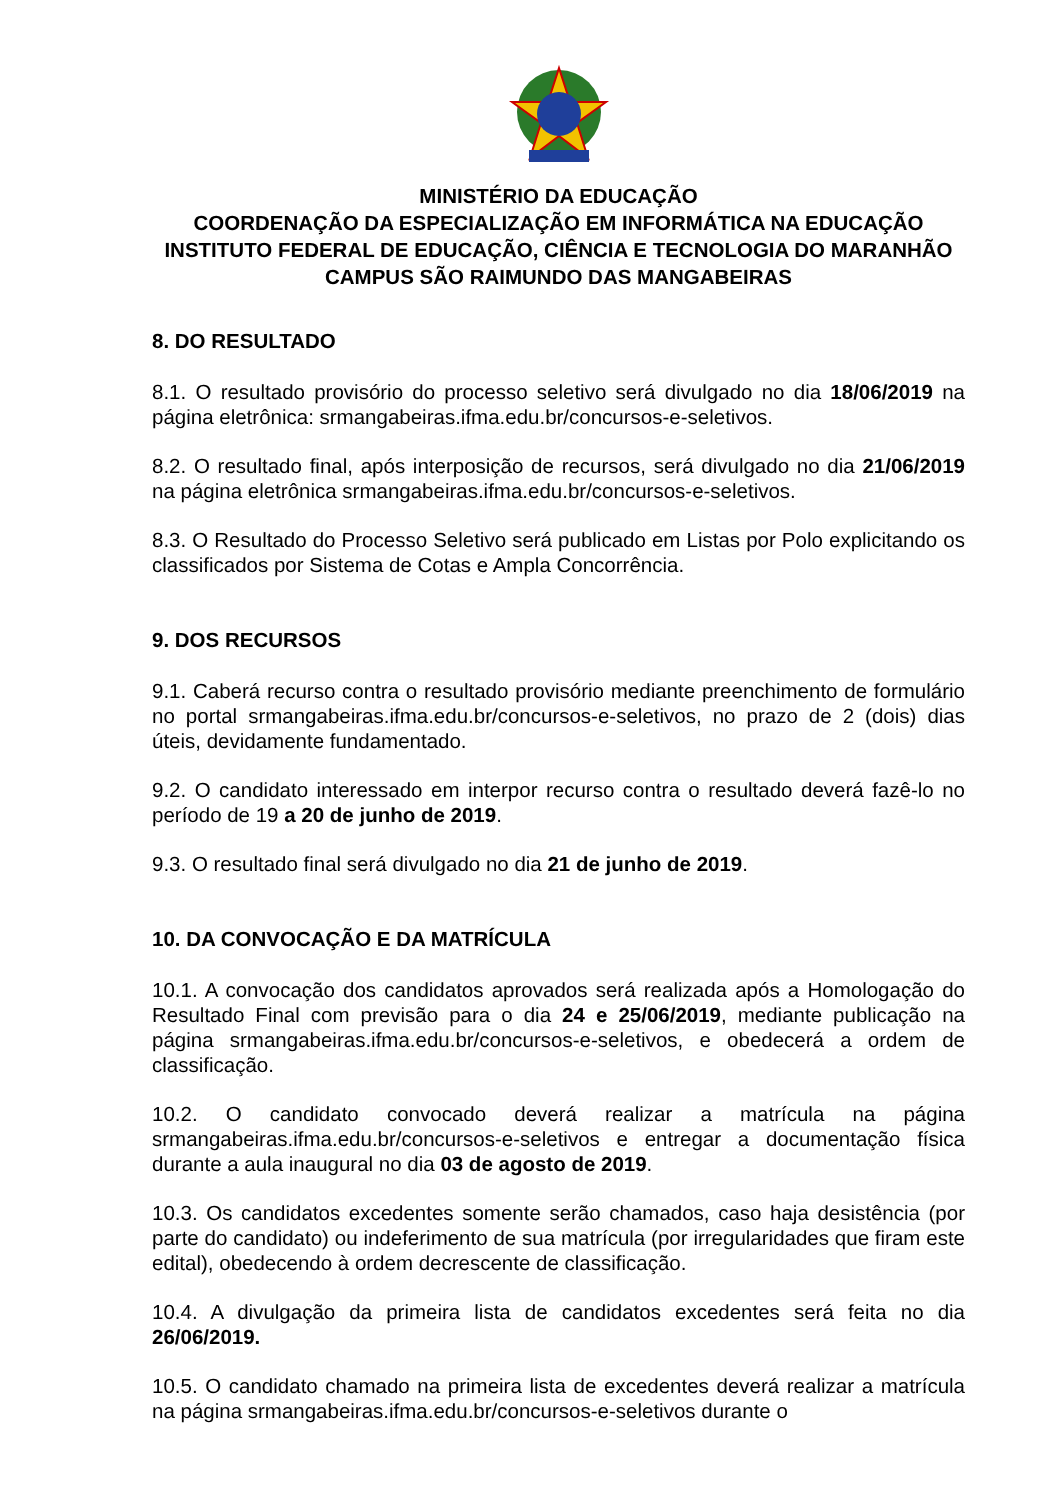MINISTÉRIO DA EDUCAÇÃO
COORDENAÇÃO DA ESPECIALIZAÇÃO EM INFORMÁTICA NA EDUCAÇÃO
INSTITUTO FEDERAL DE EDUCAÇÃO, CIÊNCIA E TECNOLOGIA DO MARANHÃO
CAMPUS SÃO RAIMUNDO DAS MANGABEIRAS
8. DO RESULTADO
8.1. O resultado provisório do processo seletivo será divulgado no dia 18/06/2019 na página eletrônica: srmangabeiras.ifma.edu.br/concursos-e-seletivos.
8.2. O resultado final, após interposição de recursos, será divulgado no dia 21/06/2019 na página eletrônica srmangabeiras.ifma.edu.br/concursos-e-seletivos.
8.3. O Resultado do Processo Seletivo será publicado em Listas por Polo explicitando os classificados por Sistema de Cotas e Ampla Concorrência.
9. DOS RECURSOS
9.1. Caberá recurso contra o resultado provisório mediante preenchimento de formulário no portal srmangabeiras.ifma.edu.br/concursos-e-seletivos, no prazo de 2 (dois) dias úteis, devidamente fundamentado.
9.2. O candidato interessado em interpor recurso contra o resultado deverá fazê-lo no período de 19 a 20 de junho de 2019.
9.3. O resultado final será divulgado no dia 21 de junho de 2019.
10. DA CONVOCAÇÃO E DA MATRÍCULA
10.1. A convocação dos candidatos aprovados será realizada após a Homologação do Resultado Final com previsão para o dia 24 e 25/06/2019, mediante publicação na página srmangabeiras.ifma.edu.br/concursos-e-seletivos, e obedecerá a ordem de classificação.
10.2. O candidato convocado deverá realizar a matrícula na página srmangabeiras.ifma.edu.br/concursos-e-seletivos e entregar a documentação física durante a aula inaugural no dia 03 de agosto de 2019.
10.3. Os candidatos excedentes somente serão chamados, caso haja desistência (por parte do candidato) ou indeferimento de sua matrícula (por irregularidades que firam este edital), obedecendo à ordem decrescente de classificação.
10.4. A divulgação da primeira lista de candidatos excedentes será feita no dia 26/06/2019.
10.5. O candidato chamado na primeira lista de excedentes deverá realizar a matrícula na página srmangabeiras.ifma.edu.br/concursos-e-seletivos durante o